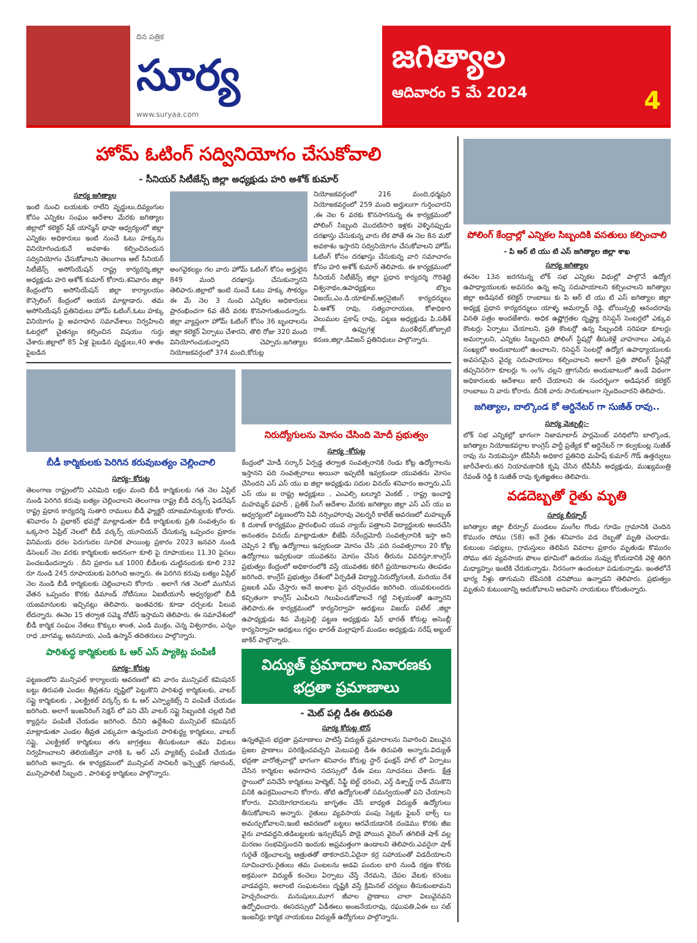దిన పత్రిక
సూర్య
www.suryaa.com
జగిత్యాల
ఆదివారం 5 మే 2024 4
హోమ్ ఓటింగ్ సద్వినియోగం చేసుకోవాలి
- సీనియర్ సిటీజేన్స్ జిల్లా అధ్యక్షుడు హరి అశోక్ కుమార్
సూర్య జగిత్యాల
ఇంటి నుంచి బయటకు రాలేని వృద్ధులు,దివ్యంగుల కోసం ఎన్నికల సంఘం ఆదేశాల మేరకు జగిత్యాల జిల్లాలో కలెక్టర్ షేక్ యాస్మిన్ భాషా ఆధ్వర్యంలో జిల్లా ఎన్నికల అధికారులు ఇంటి నుంచే ఓటు హక్కును వినియోగించుకునే అవకాశం కల్పించినందున సద్వినియోగం చేసుకోవాలని తెలంగాణ ఆల్ సీనియర్ సిటీజేన్స్ అసోసియేషన్ రాష్ట్ర కార్యదర్శి,జిల్లా అధ్యక్షుడు హరి ఆశోక్ కుమార్ కోరారు.శనివారం జిల్లా కేంద్రంలోని అసోసియేషన్ జిల్లా కార్యాలయం కౌన్సెలింగ్ కేంద్రంలో ఆయన మాట్లాడారు. తమ అసోసియేషన్ ప్రతినిధులు హోమ్ ఓటింగ్,ఓటు హక్కు వినియోగం పై అవగాహన సమావేశాలు నిర్వహించి ఓటర్లలో చైతన్యం కల్పించిన విషయం గుర్తు చేశారు.జిల్లాలో 85 ఏళ్ల పైబడిన వృద్ధులు,40 శాతం పైబడిన
అంగవైకల్యం గల వారు హోమ్ ఓటింగ్ కోసం అర్హులైన 849 మంది దరఖాస్తు చేసుకున్నారని తెలిపారు.జిల్లాలో ఇంటి నుంచే ఓటు హక్కు సౌకర్యం ఈ మే నెల 3 నుంచి ఎన్నికల అధికారులు ప్రారంభించగా 6వ తేదీ వరకు కొనసాగుతుందన్నారు. జిల్లా వ్యాప్తంగా హోమ్ ఓటింగ్ కోసం 36 బృందాలను జిల్లా కలెక్టర్ ఏర్పాటు చేశారని, తొలి రోజు 320 మంది వినియోగించుకున్నారని చెప్పారు.జగిత్యాల నియోజకవర్గంలో 374 మంది,కోరుట్ల
నియోజకవర్గంలో 216 మంది,ధర్మపురి నియోజకవర్గంలో 259 మంది అర్హులుగా గుర్తించారని ,ఈ నెల 6 వరకు కొనసాగనున్న ఈ కార్యక్రమంలో పోలింగ్ సిబ్బంది మొదటిసారి ఇళ్లకు వెళ్ళినప్పుడు దరఖాస్తు చేసుకున్న వారు లేక పోతే ఈ నెల 8న మరో అవకాశం ఇస్తారని సద్వినియోగం చేసుకోవాలని హోమ్ ఓటింగ్ కోసం దరఖాస్తు చేసుకున్న వారి సమాచారం కోసం హరి అశోక్ కుమార్ తెలిపారు. ఈ కార్యక్రమంలో సీనియర్ సిటీజేన్స్ జిల్లా ప్రధాన కార్యదర్శి గౌరిశెట్టి విశ్వనాథం,ఉపాధ్యక్షులు బొల్లం విజయ్,ఎం.డి.యాకూబ్,ఆర్గనైజింగ్ కార్యదర్శులు పి.ఆశోక్ రావు, సత్యనారాయణ, కోశాధికారి వెలుముల ప్రకాష్ రావు, పట్టణ అధ్యక్షుడు పి.సతీశ్ రాజ్, ఉప్పుగళ్ల మురళీధర్,జోబ్బాటి కరుణ,జిల్లా,డివిజన్ ప్రతినిధులు పాల్గొన్నారు.
బీడీ కార్మికులకు పెరిగిన కరువుబత్యం చెల్లించాలి
సూర్య- కోరుట్ల
తెలంగాణ రాష్ట్రంలోని ఎనిమిది లక్షల మంది బీడీ కార్మికులకు గత నెల ఏప్రిల్ నుండి పెరిగిన కరువు బత్యం చెల్లించాలని తెలంగాణ రాష్ట్ర బీడీ వర్కర్స్ ఫెడరేషన్ రాష్ట్ర ప్రధాన కార్యదర్శి సుతారి రాములు బీడీ ఫ్యాక్టరీ యాజమాన్యులకు కోరారు. శనివారం సి ప్రభాకర్ భవన్లో మాట్లాడుతూ బీడీ కార్మికులకు ప్రతి సంవత్సరం కు ఒక్కసారి ఏప్రిల్ నెలలో బీడీ వర్కర్స్ యూనియన్ చేసుకున్న ఒప్పందం ప్రకారం వినిమయ ధరల పెరుగుదల సూచిక పాయింట్ల ప్రకారం 2023 జనవరి నుండి డిసెంబర్ నెల వరకు కార్మికులకు అదనంగా కూలి పై రూపాయలు 11.30 పైసలు పెంచబడిందన్నారు . దీని ప్రకారం ఒక 1000 బీడీలకు చుట్టినందుకు కూలి 232 రూ నుండి 245 రూపాయలకు పెరిగింది అన్నారు. ఈ పెరిగిన కరువు బత్యం ఏప్రిల్ నెల నుండి బీడీ కార్మికులకు చెల్లించాలని కోరారు . అలాగే గత నెలలో ముగిసిన వేతన ఒప్పందం కొరకు డిమాండ్ నోటీసులు ఏఐటీయూసీ ఆధ్వర్యంలో బీడీ యజమానులకు ఇచ్చినట్లు తెలిపారు. ఇంతవరకు కూడా చర్చలకు పిలువ లేదన్నారు. ఈనెల 15 తర్వాత సమ్మె నోటీస్ ఇస్తామని తెలిపారు. ఈ సమావేశంలో బీడీ కార్మిక సంఘం నేతలు కొక్కుల శాంత, ఎండి ముక్రం, చెన్న విశ్వనాథం, ఎన్నం రాధ ,బాగమ్మ, అనసూయ, ఎండి ఉస్మాన్ తదితరులు పాల్గొన్నారు.
పారిశుద్ధ కార్మికులకు ఓ ఆర్ ఎస్ ప్యాకెట్ల పంపిణీ
సూర్య- కోరుట్ల
పట్టణంలోని మున్సిపల్ కార్యాలయ ఆవరణలో శని వారం మున్సిపల్ కమిషనర్ బట్టు తిరుపతి ఎండల తీవ్రతను దృష్టిలో పెట్టుకొని పారిశుద్ధ కార్మికులకు, వాటర్ సప్లై కార్మికులకు , ఎలక్ట్రికల్ వర్కర్స్ కు ఓ ఆర్ ఎస్ప్యాకెట్స్ ని పంపిణీ చేయడం జరిగింది. అలాగే ఇంజనీరింగ్ సెక్షన్ లో పని చేసే వాటర్ సప్లై సిబ్బందికి చల్లటి నీటి క్యాన్లను పంపిణీ చేయడం జరిగింది. దీనిని ఉద్దేశించి మున్సిపల్ కమిషనర్ మాట్లాడుతూ ఎండల తీవ్రత ఎక్కువగా ఉన్నందున పారిశుద్ధ్య కార్మికులు, వాటర్ సప్లై, ఎలక్ట్రికల్ కార్మికులు తగు జాగ్రత్తలు తీసుకుంటూ తమ విధులు నిర్వహించాలని తెలియజేస్తూ వారికి ఓ ఆర్ ఎస్ ప్యాకెట్స్ పంపిణీ చేయడం జరిగింది అన్నారు. ఈ కార్యక్రమంలో మున్సిపల్ సానిటరీ ఇన్స్పెక్టర్ గజానంద్, మున్సిపాలిటీ సిబ్బంది , పారిశుద్ధ కార్మికులు పాల్గొన్నారు.
నిరుద్యోగులను మోసం చేసింది మోదీ ప్రభుత్వం
సూర్య -కోరుట్ల
కేంద్రంలో మోడీ సర్కార్ ఏర్పడ్డ తర్వాత సంవత్సరానికి రెండు కోట్ల ఉద్యోగాలను ఇస్తానని పది సంవత్సరాలు అయినా ఇప్పటికీ ఇవ్వకుండా యువతను మోసం చేసిందని ఎస్ ఎస్ యు ఐ జిల్లా అధ్యక్షుడు సదుల వినయ్ శనివారం అన్నారు.ఎస్ ఎస్ యు ఐ రాష్ట్ర అధ్యక్షులు , ఎంఎల్సి బల్మూరి వెంకట్ , రాష్ట్ర ఇంచార్జి మహమ్మద్ ఫహద్ , ప్రతిక్ సింగ్ ఆదేశాల మేరకు జగిత్యాల జిల్లా ఎస్ ఎస్ యు ఐ ఆధ్వర్యంలో పట్టణంలోని పివీ నర్సింహారావు వెటర్నరీ కాలేజ్ ఆవరణలో మహబ్బత్ కి దుకాణ్ కార్యక్రమం ప్రారంభించి యువ న్యాయ్ పత్రాలని విద్యార్థులకు అందచేసి అనంతరం వినయ్ మాట్లాడుతూ బీజేపీ నరేంద్రమోదీ సంవత్సరానికి ఇస్తా అని చెప్పిన 2 కోట్ల ఉద్యోగాలు ఇవ్వకుండా మోసం చేసి ,పది సంవత్సరాలు 20 కోట్ల ఉద్యోగాలు ఇవ్వకుండా యువతను మోసం చేసిన తీరును వివరిస్తూ,కాంగ్రెస్ ప్రభుత్వం కేంద్రంలో అధికారంలోకి వస్తే యువతకు కలిగే ప్రయోజనాలను తెలపడం జరిగింది, కాంగ్రేస్ ప్రభుత్వం దేశంలో ఏర్పడితే విద్యార్థి,నిరుద్యోగులకి, మరియు దేశ ప్రజలకి ఎమ్ చేస్తారు అనే అంశాల పైన చర్చించడం జరిగింది. యువకులందరు కచ్చితంగా కాంగ్రేస్ ఎంపీలని గెలుపించుకోవాలనే గట్టి నిశ్చయంతో ఉన్నారని తెలిపారు.ఈ కార్యక్రమంలో కార్యనిర్వాహ ఆదక్షులు విజయ్ పటేల్ ,జిల్లా ఉపాధ్యక్షుడు శివ మేట్రపెల్లి పట్టణ అధ్యక్షుడు షేర్ భారత్ కోరుట్ల అసెంబ్లీ కార్యనిర్వాహ ఆదక్షులు గద్దల భారత్ మల్లాపూర్ మండల అధ్యక్షుడు నరేష్ అబ్దుల్ జాకిర్ పాల్గొన్నారు.
విద్యుత్ ప్రమాదాల నివారణకు భద్రతా ప్రమాణాలు
- మెట్ పల్లి డీఈ తిరుపతి
సూర్య కోరుట్ల టౌన్
ఉన్నతమైన భద్రతా ప్రమాణాలు పాటిస్తే విద్యుత్ ప్రమాదాలను నివారించి విలువైన ప్రజల ప్రాణాలు పరిరక్షించవచ్చని మెటుపల్లి డీఈ తిరుపతి అన్నారు.విద్యుత్ భద్రతా వారోత్సవాల్లో భాగంగా శనివారం కోరుట్ల స్టార్ ఫంక్షన్ హాల్ లో ఏర్పాటు చేసిన కార్మికుల అవగాహన సదస్సులో డీఈ పలు సూచనలు చేశారు. క్షేత్ర స్థాయిలో పనిచేసే కార్మికులు హెల్మెట్, సేఫ్టీ బెల్ట్ ధరించి, ఎర్త్ డిశ్చార్జ్ రాడ్ వేసుకొని పనికి ఉపక్రమించాలని కోరారు. తోటి ఉద్యోగులతో సమన్వయంతో పని చేయాలని కోరారు. వినియోగదారులను జాగృతం చేసే బాధ్యత విద్యుత్ ఉద్యోగులు తీసుకోవాలని అన్నారు. రైతులు వ్యవసాయ పంపు సెట్లకు ఫైబర్ బాక్స్ లు అమర్చుకోవాలని,ఇంటి ఆవరణలో బట్టలు ఆరవేయడానికి దండెము కొరకు జీఐ వైరు వాడవద్దని,తడిబట్టలకు ఇన్సులేషన్ పొడై పోయిన వైరింగ్ తగిలితే షాక్ వల్ల మరణం సంభవిస్తుందని ఇందుకు అప్రమత్తంగా ఉండాలని తెలిపారు.ఎవరైనా షాక్ గురైతే రక్షించాలన్న ఆత్రుతతో తాకరాదని,ఏదైనా కర్ర సహాయంతో విడదీయాలని సూచించారు.రైతులు తమ పంటలను అడవి పందుల బారి నుండి రక్షణ కొరకు అక్రమంగా విద్యుత్ కంచెలు ఏర్పాటు చేస్తే నేరమని, చేపల వేటకు కరెంటు వాడవద్దని, అలాంటి సంఘటనలు దృష్టికి వస్తే క్రిమినల్ చర్యలు తీసుకుంటామని హెచ్చరించారు. మనుషులు,మూగ జీవాల ప్రాణాలు చాలా విలువైనవని ఉద్బోధించారు. ఈసదస్సులో ఏడీఈలు అంజనేయరావు, రఘుపతి,ఏఈ లు సబ్ ఇంజనీర్లు కార్మిక నాయకులు విద్యుత్ ఉద్యోగులు పాల్గొన్నారు.
పోలింగ్ కేంద్రాల్లో ఎన్నికల సిబ్బందికి వసతులు కల్పించాలి
- పి ఆర్ టి యు టి ఎస్ జగిత్యాల జిల్లా శాఖ
సూర్య జగిత్యాల
ఈనెల 13న జరగనున్న లోక్ సభ ఎన్నికల విధుల్లో పాల్గొనే ఉద్యోగ ఉపాధ్యాయులకు అవసరం ఉన్న అన్ని సదుపాయాలని కల్పించాలని జగిత్యాల జిల్లా అడిషనల్ కలెక్టర్ రాంబాబు కు పి ఆర్ టి యు టి ఎస్ జగిత్యాల జిల్లా అధ్యక్ష ప్రధాన కార్యదర్శులు యాళ్ళ అమర్నాథ్ రెడ్డి, బోయిన్పల్లి ఆనందరావు వినతి పత్రం అందజేశారు. అధిక ఉష్ణోగ్రతల దృష్ట్యా రిసెప్షన్ సెంటర్లలో ఎక్కువ కౌంటర్లు ఏర్పాటు చేయాలని, ప్రతి కౌంటర్లో ఉన్న సిబ్బందికి సరిపడా కూలర్లు అమర్చాలని, ఎన్నికల సిబ్బందిని పోలింగ్ స్టేషన్లో తీసుకెళ్లే వాహనాలు ఎక్కువ సంఖ్యలో అందుబాటులో ఉంచాలని, రిసెప్షన్ సెంటర్లో ఉద్యోగ ఉపాధ్యాయులకు అవసరమైన వైద్య సదుపాయాలు కల్పించాలని అలాగే ప్రతి పోలింగ్ స్టేషన్లో తప్పనిసరిగా కూలర్లు %ంం% చల్లని త్రాగునీరు అందుబాటులో ఉండే విధంగా అధికారులకు ఆదేశాలు జారీ చేయాలని ఈ సందర్భంగా అడిషనల్ కలెక్టర్ రాంబాబు ని వారు కోరారు. దీనికి వారు సానుకూలంగా స్పందించారని తెలిపారు.
జగిత్యాల, బాల్కొండ కో ఆర్డినేటర్ గా సుజీత్ రావు..
సూర్య మెట్పల్లి:-
లోక్ సభ ఎన్నికల్లో భాగంగా నిజామాబాద్ పార్లమెంట్ పరిధిలోని బాల్కొండ, జగిత్యాల నియోజకవర్గాల కాంగ్రెస్ పార్టీ ప్రత్యేక కో ఆర్డినేటర్ గా కల్వకుంట్ల సుజీత్ రావు ను నియమిస్తూ టీపీసీసీ అధికార ప్రతినిధి మహేష్ కుమార్ గౌడ్ ఉత్తర్వులు జారీచేశారు.తన నియామకానికి కృషి చేసిన టీపీసీసీ అధ్యక్షుడు, ముఖ్యమంత్రి రేవంత్ రెడ్డి కి సుజీత్ రావు కృతజ్ఞతలు తెలిపారు.
వడదెబ్బతో రైతు మృతి
సూర్య బీర్పూర్
జగిత్యాల జిల్లా బీర్పూర్ మండలం మంగేల గొండు గూడెం గ్రామానికి చెందిన కొమురం సోము (58) అనే రైతు శనివారం వడ దెబ్బతో మృతి చెందాడు. కుటుంబ సభ్యులు, గ్రామస్తులు తెలిపిన వివరాల ప్రకారం మృతుడు కొమురం సోము తన వ్యవసాయ పొలం భూమిలో ఉదయం నువ్వు కోయడానికి వెళ్లి తిరిగి మధ్యాహ్నం ఇంటికి చేరుకున్నాడు. నీరసంగా ఉందంటూ పడుకున్నాడు. ఇంతలోనే భార్య నీళ్లు తాగుమని లేపేసరికి చనిపోయి ఉన్నాడని తెలిపారు. ప్రభుత్వం మృతుని కుటుంబాన్ని ఆదుకోవాలని ఆదివాసి నాయకులు కోరుతున్నారు.